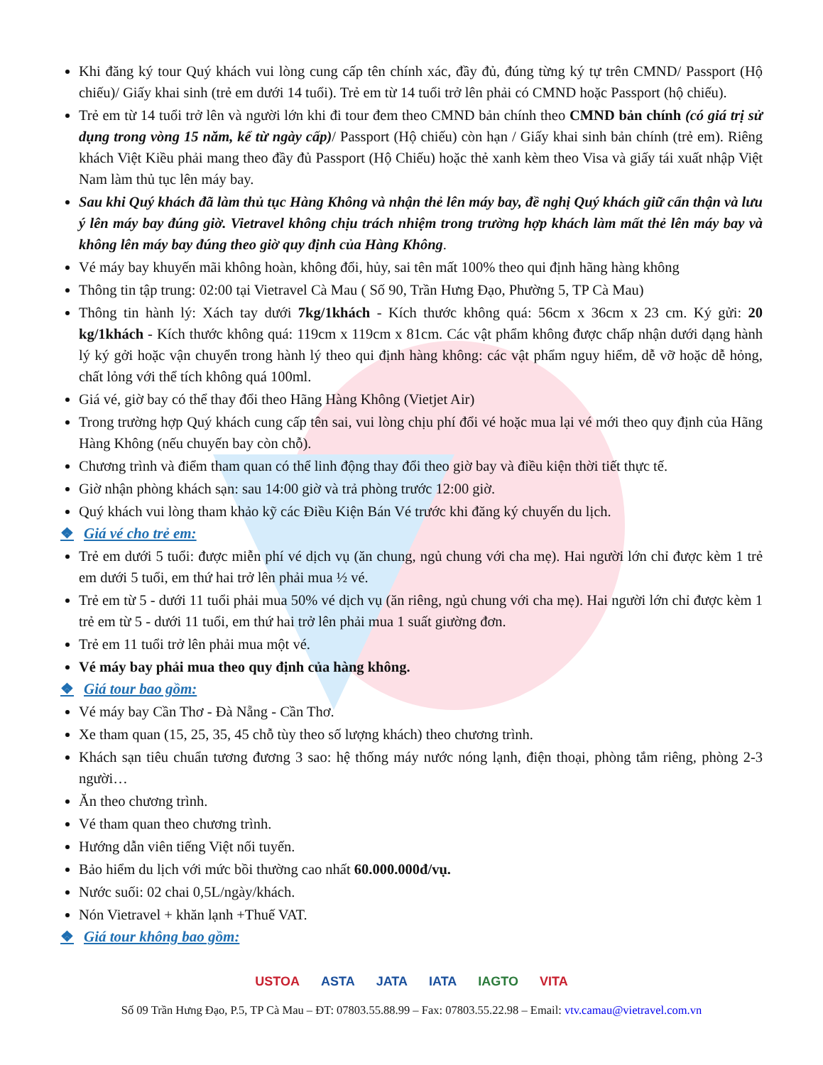Khi đăng ký tour Quý khách vui lòng cung cấp tên chính xác, đầy đủ, đúng từng ký tự trên CMND/ Passport (Hộ chiếu)/ Giấy khai sinh (trẻ em dưới 14 tuổi). Trẻ em từ 14 tuổi trở lên phải có CMND hoặc Passport (hộ chiếu).
Trẻ em từ 14 tuổi trở lên và người lớn khi đi tour đem theo CMND bản chính theo CMND bản chính (có giá trị sử dụng trong vòng 15 năm, kể từ ngày cấp)/ Passport (Hộ chiếu) còn hạn / Giấy khai sinh bản chính (trẻ em). Riêng khách Việt Kiều phải mang theo đầy đủ Passport (Hộ Chiếu) hoặc thẻ xanh kèm theo Visa và giấy tái xuất nhập Việt Nam làm thủ tục lên máy bay.
Sau khi Quý khách đã làm thủ tục Hàng Không và nhận thẻ lên máy bay, đề nghị Quý khách giữ cẩn thận và lưu ý lên máy bay đúng giờ. Vietravel không chịu trách nhiệm trong trường hợp khách làm mất thẻ lên máy bay và không lên máy bay đúng theo giờ quy định của Hàng Không.
Vé máy bay khuyến mãi không hoàn, không đổi, hủy, sai tên mất 100% theo qui định hãng hàng không
Thông tin tập trung: 02:00 tại Vietravel Cà Mau ( Số 90, Trần Hưng Đạo, Phường 5, TP Cà Mau)
Thông tin hành lý: Xách tay dưới 7kg/1khách - Kích thước không quá: 56cm x 36cm x 23 cm. Ký gửi: 20 kg/1khách - Kích thước không quá: 119cm x 119cm x 81cm. Các vật phẩm không được chấp nhận dưới dạng hành lý ký gởi hoặc vận chuyển trong hành lý theo qui định hàng không: các vật phẩm nguy hiểm, dễ vỡ hoặc dễ hỏng, chất lỏng với thể tích không quá 100ml.
Giá vé, giờ bay có thể thay đổi theo Hãng Hàng Không (Vietjet Air)
Trong trường hợp Quý khách cung cấp tên sai, vui lòng chịu phí đổi vé hoặc mua lại vé mới theo quy định của Hãng Hàng Không (nếu chuyến bay còn chỗ).
Chương trình và điểm tham quan có thể linh động thay đổi theo giờ bay và điều kiện thời tiết thực tế.
Giờ nhận phòng khách sạn: sau 14:00 giờ và trả phòng trước 12:00 giờ.
Quý khách vui lòng tham khảo kỹ các Điều Kiện Bán Vé trước khi đăng ký chuyến du lịch.
❖ Giá vé cho trẻ em:
Trẻ em dưới 5 tuổi: được miễn phí vé dịch vụ (ăn chung, ngủ chung với cha mẹ). Hai người lớn chỉ được kèm 1 trẻ em dưới 5 tuổi, em thứ hai trở lên phải mua ½ vé.
Trẻ em từ 5 - dưới 11 tuổi phải mua 50% vé dịch vụ (ăn riêng, ngủ chung với cha mẹ). Hai người lớn chỉ được kèm 1 trẻ em từ 5 - dưới 11 tuổi, em thứ hai trở lên phải mua 1 suất giường đơn.
Trẻ em 11 tuổi trở lên phải mua một vé.
Vé máy bay phải mua theo quy định của hàng không.
❖ Giá tour bao gồm:
Vé máy bay Cần Thơ - Đà Nẵng - Cần Thơ.
Xe tham quan (15, 25, 35, 45 chỗ tùy theo số lượng khách) theo chương trình.
Khách sạn tiêu chuẩn tương đương 3 sao: hệ thống máy nước nóng lạnh, điện thoại, phòng tắm riêng, phòng 2-3 người…
Ăn theo chương trình.
Vé tham quan theo chương trình.
Hướng dẫn viên tiếng Việt nối tuyến.
Bảo hiểm du lịch với mức bồi thường cao nhất 60.000.000đ/vụ.
Nước suối: 02 chai 0,5L/ngày/khách.
Nón Vietravel + khăn lạnh +Thuế VAT.
❖ Giá tour không bao gồm:
USTOA ASTA JATA IATA IAGTO VITA
Số 09 Trần Hưng Đạo, P.5, TP Cà Mau – ĐT: 07803.55.88.99 – Fax: 07803.55.22.98 – Email: vtv.camau@vietravel.com.vn